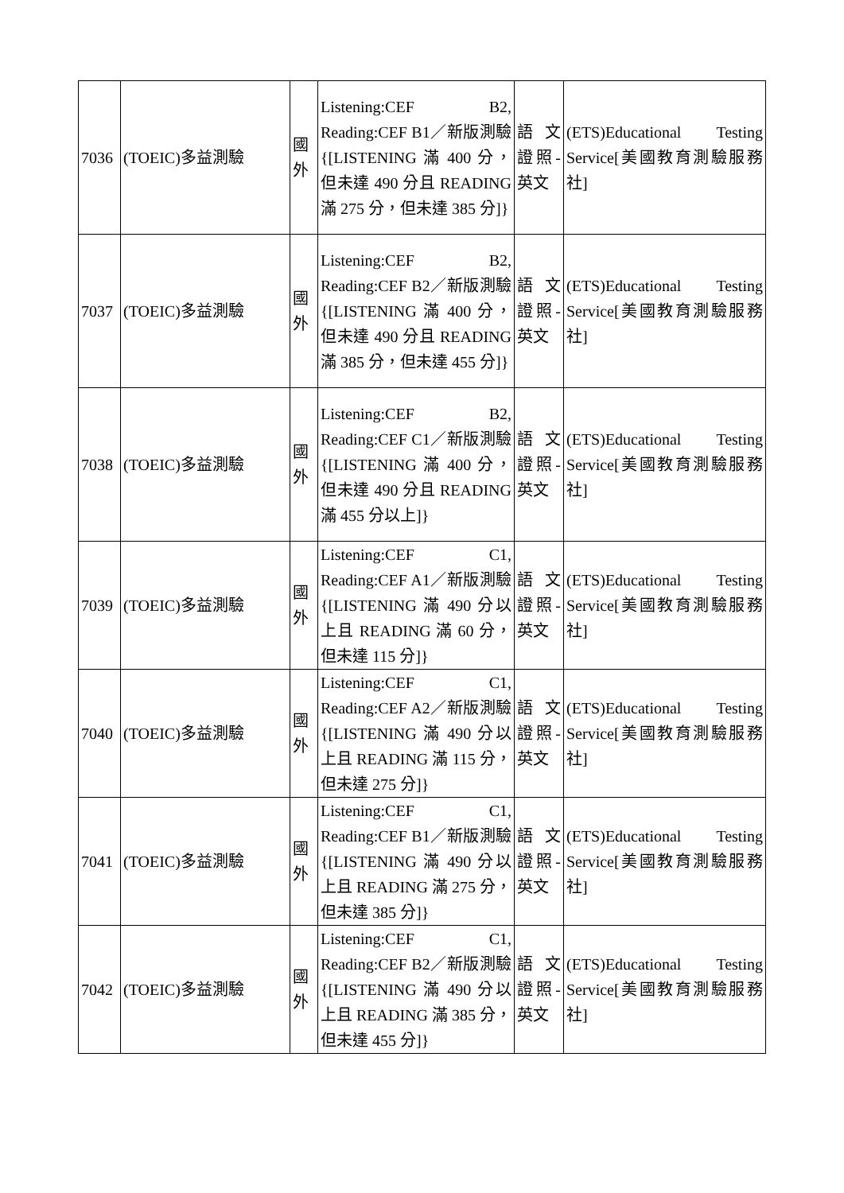| 7036 | (TOEIC)多益測驗 | 國外 | Listening:CEF B2, Reading:CEF B1／新版測驗{[LISTENING 滿 400 分，但未達 490 分且 READING 滿 275 分，但未達 385 分]} | 語文證照-英文 | (ETS)Educational Testing Service[美國教育測驗服務社] |
| 7037 | (TOEIC)多益測驗 | 國外 | Listening:CEF B2, Reading:CEF B2／新版測驗{[LISTENING 滿 400 分，但未達 490 分且 READING 滿 385 分，但未達 455 分]} | 語文證照-英文 | (ETS)Educational Testing Service[美國教育測驗服務社] |
| 7038 | (TOEIC)多益測驗 | 國外 | Listening:CEF B2, Reading:CEF C1／新版測驗{[LISTENING 滿 400 分，但未達 490 分且 READING 滿 455 分以上]} | 語文證照-英文 | (ETS)Educational Testing Service[美國教育測驗服務社] |
| 7039 | (TOEIC)多益測驗 | 國外 | Listening:CEF C1, Reading:CEF A1／新版測驗{[LISTENING 滿 490 分以上且 READING 滿 60 分，但未達 115 分]} | 語文證照-英文 | (ETS)Educational Testing Service[美國教育測驗服務社] |
| 7040 | (TOEIC)多益測驗 | 國外 | Listening:CEF C1, Reading:CEF A2／新版測驗{[LISTENING 滿 490 分以上且 READING 滿 115 分，但未達 275 分]} | 語文證照-英文 | (ETS)Educational Testing Service[美國教育測驗服務社] |
| 7041 | (TOEIC)多益測驗 | 國外 | Listening:CEF C1, Reading:CEF B1／新版測驗{[LISTENING 滿 490 分以上且 READING 滿 275 分，但未達 385 分]} | 語文證照-英文 | (ETS)Educational Testing Service[美國教育測驗服務社] |
| 7042 | (TOEIC)多益測驗 | 國外 | Listening:CEF C1, Reading:CEF B2／新版測驗{[LISTENING 滿 490 分以上且 READING 滿 385 分，但未達 455 分]} | 語文證照-英文 | (ETS)Educational Testing Service[美國教育測驗服務社] |